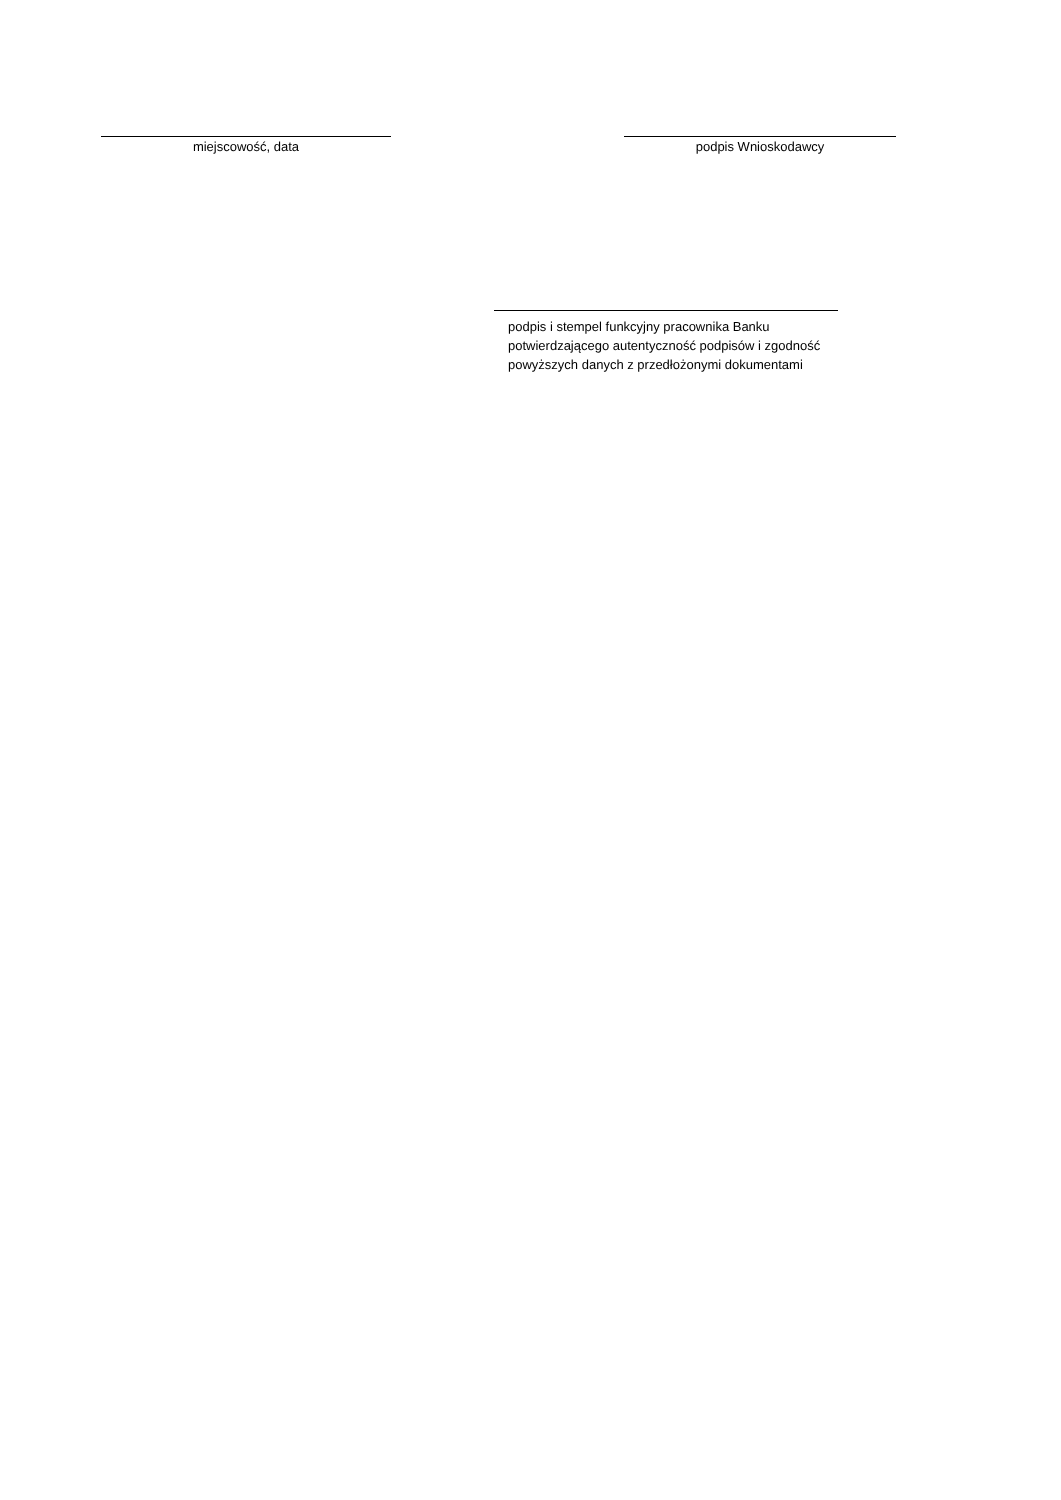miejscowość, data podpis Wnioskodawcy
podpis i stempel funkcyjny pracownika Banku
potwierdzającego autentyczność podpisów i zgodność
powyższych danych z przedłożonymi dokumentami